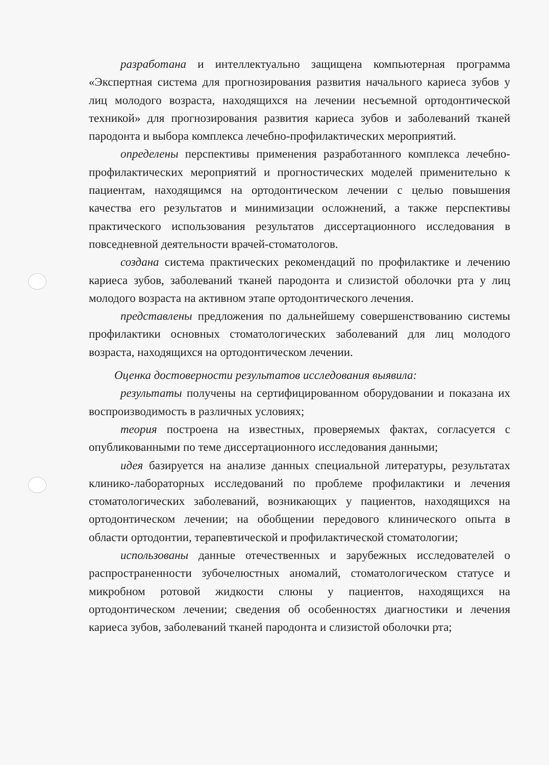разработана и интеллектуально защищена компьютерная программа «Экспертная система для прогнозирования развития начального кариеса зубов у лиц молодого возраста, находящихся на лечении несъемной ортодонтической техникой» для прогнозирования развития кариеса зубов и заболеваний тканей пародонта и выбора комплекса лечебно-профилактических мероприятий.
определены перспективы применения разработанного комплекса лечебно-профилактических мероприятий и прогностических моделей применительно к пациентам, находящимся на ортодонтическом лечении с целью повышения качества его результатов и минимизации осложнений, а также перспективы практического использования результатов диссертационного исследования в повседневной деятельности врачей-стоматологов.
создана система практических рекомендаций по профилактике и лечению кариеса зубов, заболеваний тканей пародонта и слизистой оболочки рта у лиц молодого возраста на активном этапе ортодонтического лечения.
представлены предложения по дальнейшему совершенствованию системы профилактики основных стоматологических заболеваний для лиц молодого возраста, находящихся на ортодонтическом лечении.
Оценка достоверности результатов исследования выявила:
результаты получены на сертифицированном оборудовании и показана их воспроизводимость в различных условиях;
теория построена на известных, проверяемых фактах, согласуется с опубликованными по теме диссертационного исследования данными;
идея базируется на анализе данных специальной литературы, результатах клинико-лабораторных исследований по проблеме профилактики и лечения стоматологических заболеваний, возникающих у пациентов, находящихся на ортодонтическом лечении; на обобщении передового клинического опыта в области ортодонтии, терапевтической и профилактической стоматологии;
использованы данные отечественных и зарубежных исследователей о распространенности зубочелюстных аномалий, стоматологическом статусе и микробном ротовой жидкости слюны у пациентов, находящихся на ортодонтическом лечении; сведения об особенностях диагностики и лечения кариеса зубов, заболеваний тканей пародонта и слизистой оболочки рта;